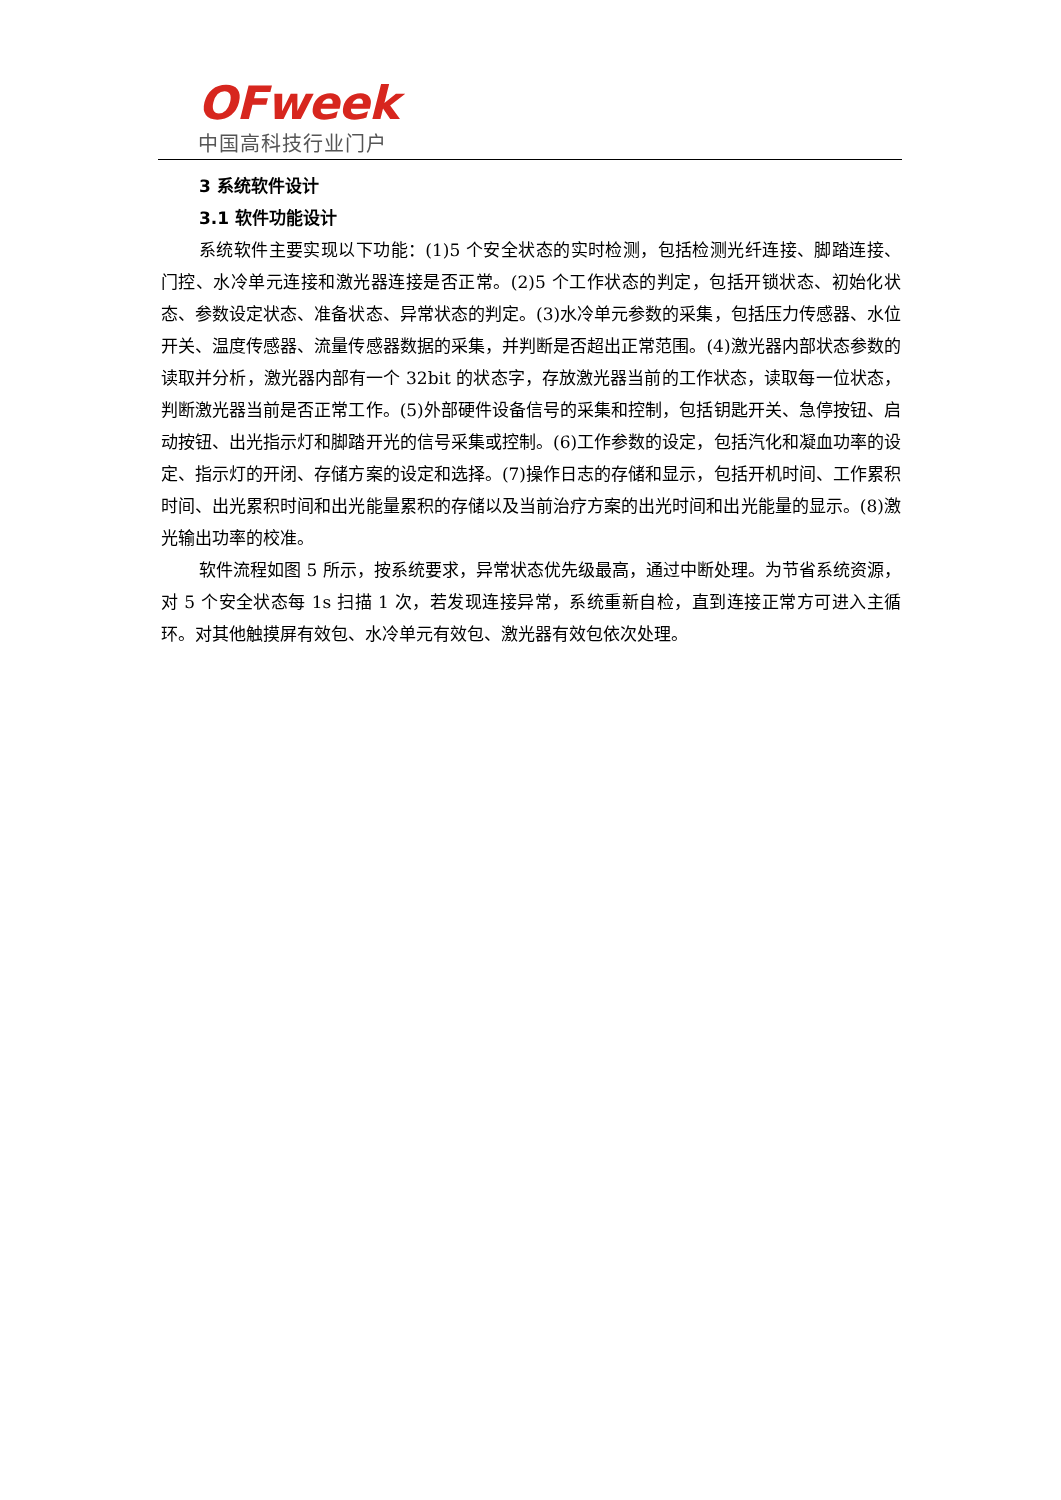OFweek
中国高科技行业门户
3 系统软件设计
3.1 软件功能设计
系统软件主要实现以下功能：(1)5 个安全状态的实时检测，包括检测光纤连接、脚踏连接、门控、水冷单元连接和激光器连接是否正常。(2)5 个工作状态的判定，包括开锁状态、初始化状态、参数设定状态、准备状态、异常状态的判定。(3)水冷单元参数的采集，包括压力传感器、水位开关、温度传感器、流量传感器数据的采集，并判断是否超出正常范围。(4)激光器内部状态参数的读取并分析，激光器内部有一个 32bit 的状态字，存放激光器当前的工作状态，读取每一位状态，判断激光器当前是否正常工作。(5)外部硬件设备信号的采集和控制，包括钥匙开关、急停按钮、启动按钮、出光指示灯和脚踏开光的信号采集或控制。(6)工作参数的设定，包括汽化和凝血功率的设定、指示灯的开闭、存储方案的设定和选择。(7)操作日志的存储和显示，包括开机时间、工作累积时间、出光累积时间和出光能量累积的存储以及当前治疗方案的出光时间和出光能量的显示。(8)激光输出功率的校准。
软件流程如图 5 所示，按系统要求，异常状态优先级最高，通过中断处理。为节省系统资源，对 5 个安全状态每 1s 扫描 1 次，若发现连接异常，系统重新自检，直到连接正常方可进入主循环。对其他触摸屏有效包、水冷单元有效包、激光器有效包依次处理。